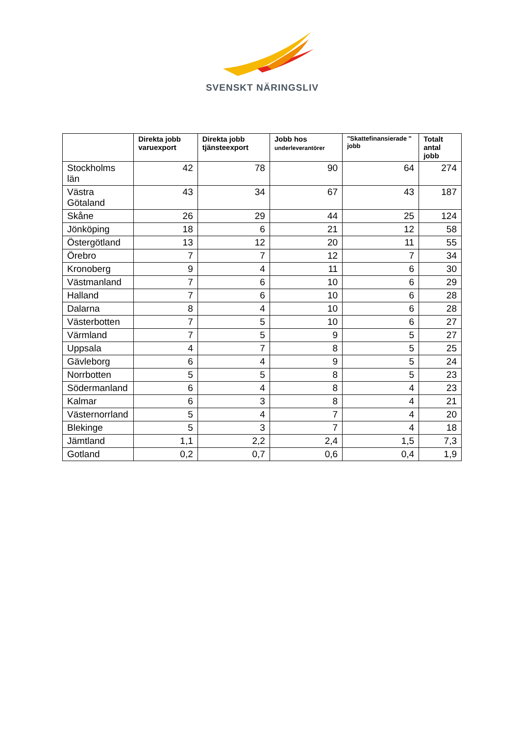SVENSKT NÄRINGSLIV
| | Direkta jobb varuexport | Direkta jobb tjänsteexport | Jobb hos underleverantörer | "Skattefinansierade " jobb | Totalt antal jobb |
| --- | --- | --- | --- | --- | --- |
| Stockholms län | 42 | 78 | 90 | 64 | 274 |
| Västra Götaland | 43 | 34 | 67 | 43 | 187 |
| Skåne | 26 | 29 | 44 | 25 | 124 |
| Jönköping | 18 | 6 | 21 | 12 | 58 |
| Östergötland | 13 | 12 | 20 | 11 | 55 |
| Örebro | 7 | 7 | 12 | 7 | 34 |
| Kronoberg | 9 | 4 | 11 | 6 | 30 |
| Västmanland | 7 | 6 | 10 | 6 | 29 |
| Halland | 7 | 6 | 10 | 6 | 28 |
| Dalarna | 8 | 4 | 10 | 6 | 28 |
| Västerbotten | 7 | 5 | 10 | 6 | 27 |
| Värmland | 7 | 5 | 9 | 5 | 27 |
| Uppsala | 4 | 7 | 8 | 5 | 25 |
| Gävleborg | 6 | 4 | 9 | 5 | 24 |
| Norrbotten | 5 | 5 | 8 | 5 | 23 |
| Södermanland | 6 | 4 | 8 | 4 | 23 |
| Kalmar | 6 | 3 | 8 | 4 | 21 |
| Västernorrland | 5 | 4 | 7 | 4 | 20 |
| Blekinge | 5 | 3 | 7 | 4 | 18 |
| Jämtland | 1,1 | 2,2 | 2,4 | 1,5 | 7,3 |
| Gotland | 0,2 | 0,7 | 0,6 | 0,4 | 1,9 |